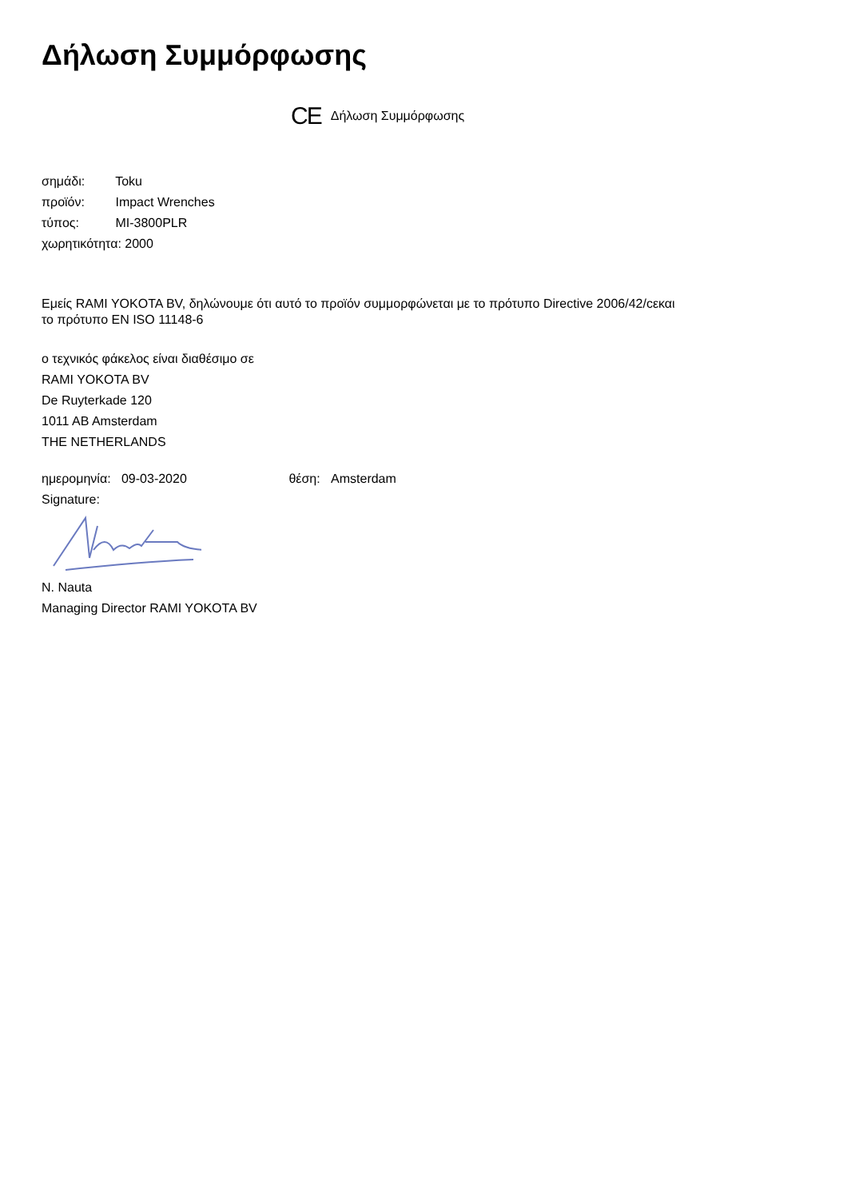Δήλωση Συμμόρφωσης
CE Δήλωση Συμμόρφωσης
σημάδι: Toku
προϊόν: Impact Wrenches
τύπος: MI-3800PLR
χωρητικότητα: 2000
Εμείς RAMI YOKOTA BV, δηλώνουμε ότι αυτό το προϊόν συμμορφώνεται με το πρότυπο Directive 2006/42/cεκαι
το πρότυπο EN ISO 11148-6
ο τεχνικός φάκελος είναι διαθέσιμο σε
RAMI YOKOTA BV
De Ruyterkade 120
1011 AB Amsterdam
THE NETHERLANDS
ημερομηνία: 09-03-2020 θέση: Amsterdam
Signature:
N. Nauta
Managing Director RAMI YOKOTA BV